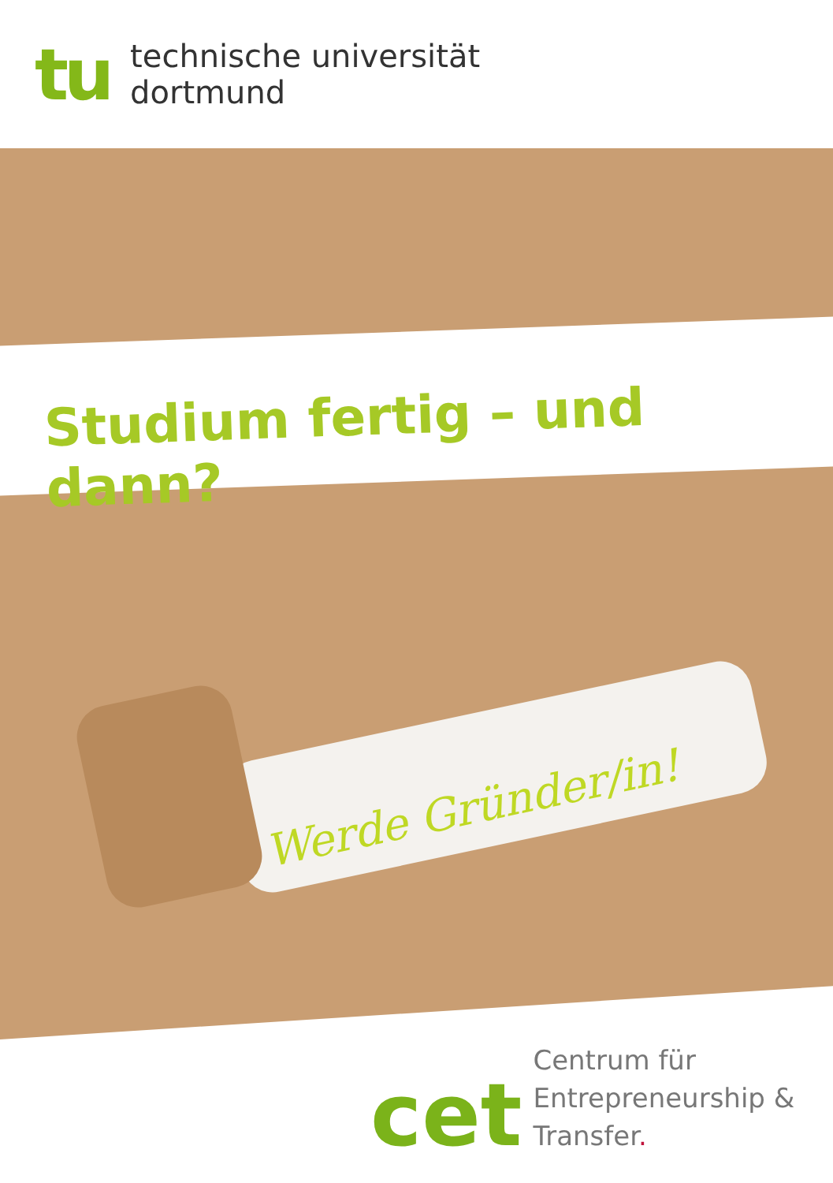tu
technische universität
dortmund
Studium fertig – und dann?
Werde Gründer/in!
cet
Centrum für
Entrepreneurship &
Transfer.